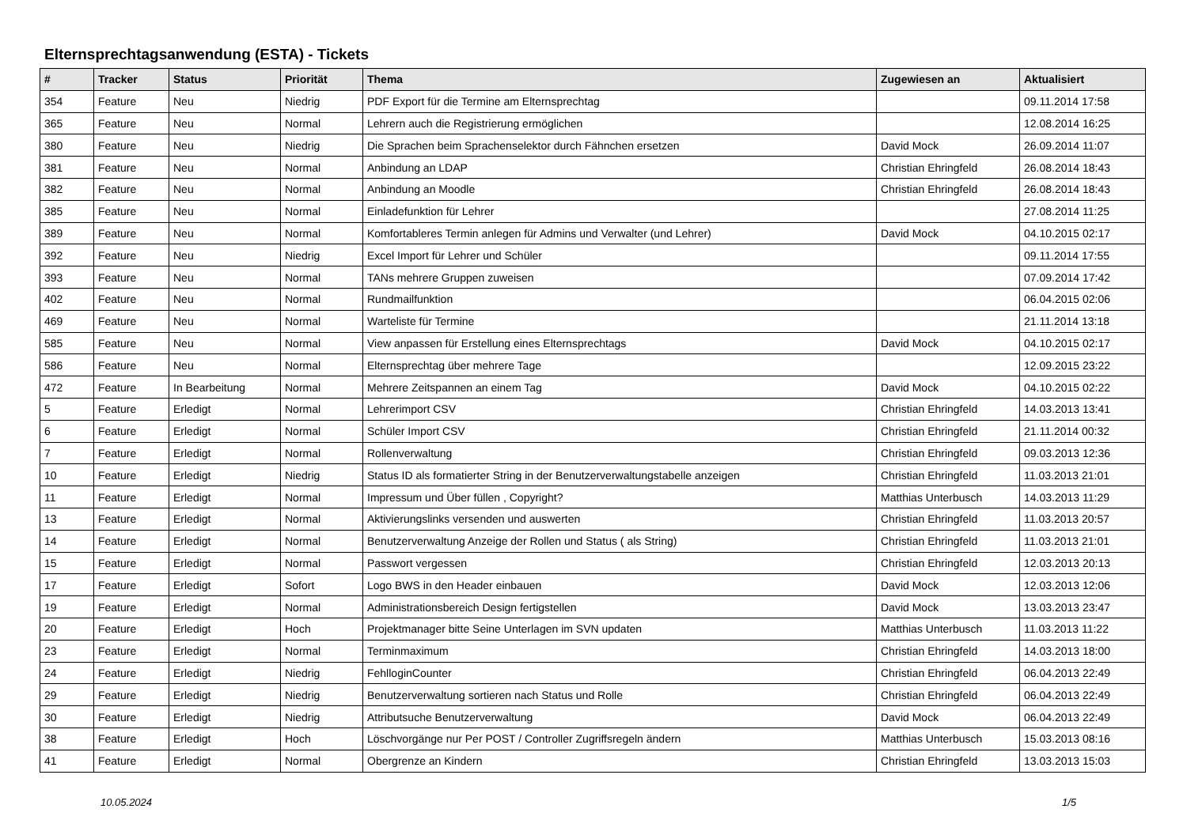Elternsprechtagsanwendung (ESTA) - Tickets
| # | Tracker | Status | Priorität | Thema | Zugewiesen an | Aktualisiert |
| --- | --- | --- | --- | --- | --- | --- |
| 354 | Feature | Neu | Niedrig | PDF Export für die Termine am Elternsprechtag | | 09.11.2014 17:58 |
| 365 | Feature | Neu | Normal | Lehrern auch die Registrierung ermöglichen | | 12.08.2014 16:25 |
| 380 | Feature | Neu | Niedrig | Die Sprachen beim Sprachenselektor durch Fähnchen ersetzen | David Mock | 26.09.2014 11:07 |
| 381 | Feature | Neu | Normal | Anbindung an LDAP | Christian Ehringfeld | 26.08.2014 18:43 |
| 382 | Feature | Neu | Normal | Anbindung an Moodle | Christian Ehringfeld | 26.08.2014 18:43 |
| 385 | Feature | Neu | Normal | Einladefunktion für Lehrer | | 27.08.2014 11:25 |
| 389 | Feature | Neu | Normal | Komfortableres Termin anlegen für Admins und Verwalter (und Lehrer) | David Mock | 04.10.2015 02:17 |
| 392 | Feature | Neu | Niedrig | Excel Import für Lehrer und Schüler | | 09.11.2014 17:55 |
| 393 | Feature | Neu | Normal | TANs mehrere Gruppen zuweisen | | 07.09.2014 17:42 |
| 402 | Feature | Neu | Normal | Rundmailfunktion | | 06.04.2015 02:06 |
| 469 | Feature | Neu | Normal | Warteliste für Termine | | 21.11.2014 13:18 |
| 585 | Feature | Neu | Normal | View anpassen für Erstellung eines Elternsprechtags | David Mock | 04.10.2015 02:17 |
| 586 | Feature | Neu | Normal | Elternsprechtag über mehrere Tage | | 12.09.2015 23:22 |
| 472 | Feature | In Bearbeitung | Normal | Mehrere Zeitspannen an einem Tag | David Mock | 04.10.2015 02:22 |
| 5 | Feature | Erledigt | Normal | Lehrerimport CSV | Christian Ehringfeld | 14.03.2013 13:41 |
| 6 | Feature | Erledigt | Normal | Schüler Import CSV | Christian Ehringfeld | 21.11.2014 00:32 |
| 7 | Feature | Erledigt | Normal | Rollenverwaltung | Christian Ehringfeld | 09.03.2013 12:36 |
| 10 | Feature | Erledigt | Niedrig | Status ID als formatierter String in der Benutzerverwaltungstabelle anzeigen | Christian Ehringfeld | 11.03.2013 21:01 |
| 11 | Feature | Erledigt | Normal | Impressum und Über füllen , Copyright? | Matthias Unterbusch | 14.03.2013 11:29 |
| 13 | Feature | Erledigt | Normal | Aktivierungslinks versenden und auswerten | Christian Ehringfeld | 11.03.2013 20:57 |
| 14 | Feature | Erledigt | Normal | Benutzerverwaltung Anzeige der Rollen und Status ( als String) | Christian Ehringfeld | 11.03.2013 21:01 |
| 15 | Feature | Erledigt | Normal | Passwort vergessen | Christian Ehringfeld | 12.03.2013 20:13 |
| 17 | Feature | Erledigt | Sofort | Logo BWS in den Header einbauen | David Mock | 12.03.2013 12:06 |
| 19 | Feature | Erledigt | Normal | Administrationsbereich Design fertigstellen | David Mock | 13.03.2013 23:47 |
| 20 | Feature | Erledigt | Hoch | Projektmanager bitte Seine Unterlagen im SVN updaten | Matthias Unterbusch | 11.03.2013 11:22 |
| 23 | Feature | Erledigt | Normal | Terminmaximum | Christian Ehringfeld | 14.03.2013 18:00 |
| 24 | Feature | Erledigt | Niedrig | FehlloginCounter | Christian Ehringfeld | 06.04.2013 22:49 |
| 29 | Feature | Erledigt | Niedrig | Benutzerverwaltung sortieren nach Status und Rolle | Christian Ehringfeld | 06.04.2013 22:49 |
| 30 | Feature | Erledigt | Niedrig | Attributsuche Benutzerverwaltung | David Mock | 06.04.2013 22:49 |
| 38 | Feature | Erledigt | Hoch | Löschvorgänge nur Per POST / Controller Zugriffsregeln ändern | Matthias Unterbusch | 15.03.2013 08:16 |
| 41 | Feature | Erledigt | Normal | Obergrenze an Kindern | Christian Ehringfeld | 13.03.2013 15:03 |
10.05.2024 1/5